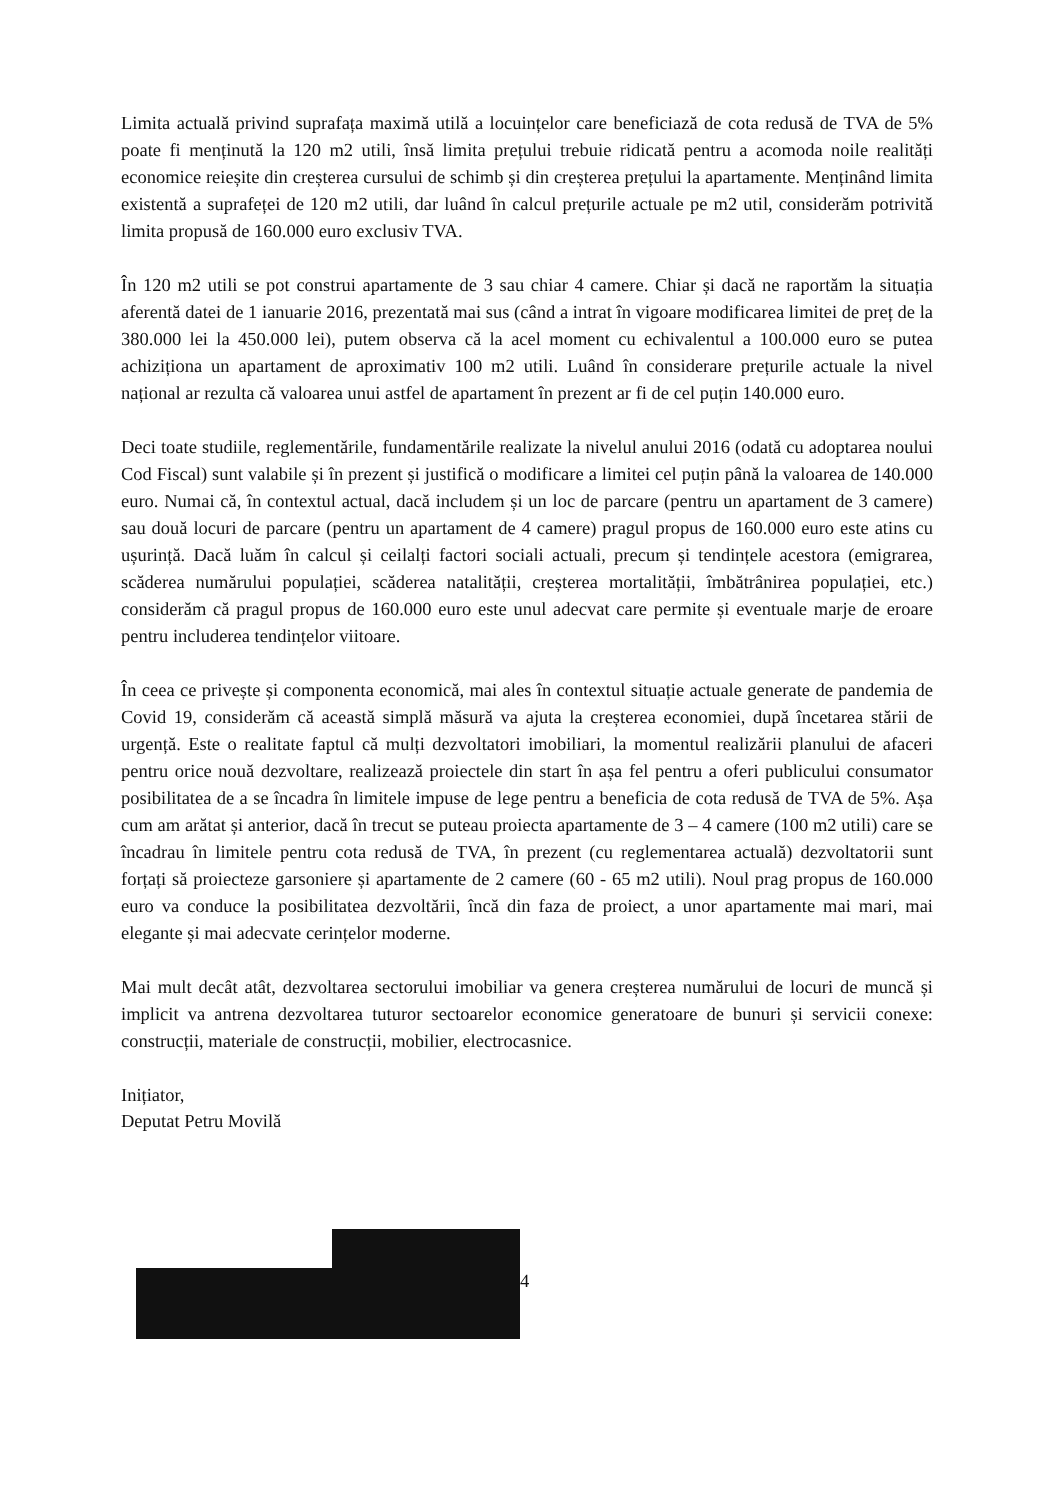Limita actuală privind suprafața maximă utilă a locuințelor care beneficiază de cota redusă de TVA de 5% poate fi menținută la 120 m2 utili, însă limita prețului trebuie ridicată pentru a acomoda noile realități economice reieșite din creșterea cursului de schimb și din creșterea prețului la apartamente. Menținând limita existentă a suprafeței de 120 m2 utili, dar luând în calcul prețurile actuale pe m2 util, considerăm potrivită limita propusă de 160.000 euro exclusiv TVA.
În 120 m2 utili se pot construi apartamente de 3 sau chiar 4 camere. Chiar și dacă ne raportăm la situația aferentă datei de 1 ianuarie 2016, prezentată mai sus (când a intrat în vigoare modificarea limitei de preț de la 380.000 lei la 450.000 lei), putem observa că la acel moment cu echivalentul a 100.000 euro se putea achiziționa un apartament de aproximativ 100 m2 utili. Luând în considerare prețurile actuale la nivel național ar rezulta că valoarea unui astfel de apartament în prezent ar fi de cel puțin 140.000 euro.
Deci toate studiile, reglementările, fundamentările realizate la nivelul anului 2016 (odată cu adoptarea noului Cod Fiscal) sunt valabile și în prezent și justifică o modificare a limitei cel puțin până la valoarea de 140.000 euro. Numai că, în contextul actual, dacă includem și un loc de parcare (pentru un apartament de 3 camere) sau două locuri de parcare (pentru un apartament de 4 camere) pragul propus de 160.000 euro este atins cu ușurință. Dacă luăm în calcul și ceilalți factori sociali actuali, precum și tendințele acestora (emigrarea, scăderea numărului populației, scăderea natalității, creșterea mortalității, îmbătrânirea populației, etc.) considerăm că pragul propus de 160.000 euro este unul adecvat care permite și eventuale marje de eroare pentru includerea tendințelor viitoare.
În ceea ce privește și componenta economică, mai ales în contextul situație actuale generate de pandemia de Covid 19, considerăm că această simplă măsură va ajuta la creșterea economiei, după încetarea stării de urgență. Este o realitate faptul că mulți dezvoltatori imobiliari, la momentul realizării planului de afaceri pentru orice nouă dezvoltare, realizează proiectele din start în așa fel pentru a oferi publicului consumator posibilitatea de a se încadra în limitele impuse de lege pentru a beneficia de cota redusă de TVA de 5%. Așa cum am arătat și anterior, dacă în trecut se puteau proiecta apartamente de 3 – 4 camere (100 m2 utili) care se încadrau în limitele pentru cota redusă de TVA, în prezent (cu reglementarea actuală) dezvoltatorii sunt forțați să proiecteze garsoniere și apartamente de 2 camere (60 - 65 m2 utili). Noul prag propus de 160.000 euro va conduce la posibilitatea dezvoltării, încă din faza de proiect, a unor apartamente mai mari, mai elegante și mai adecvate cerințelor moderne.
Mai mult decât atât, dezvoltarea sectorului imobiliar va genera creșterea numărului de locuri de muncă și implicit va antrena dezvoltarea tuturor sectoarelor economice generatoare de bunuri și servicii conexe: construcții, materiale de construcții, mobilier, electrocasnice.
Inițiator,
Deputat Petru Movilă
4